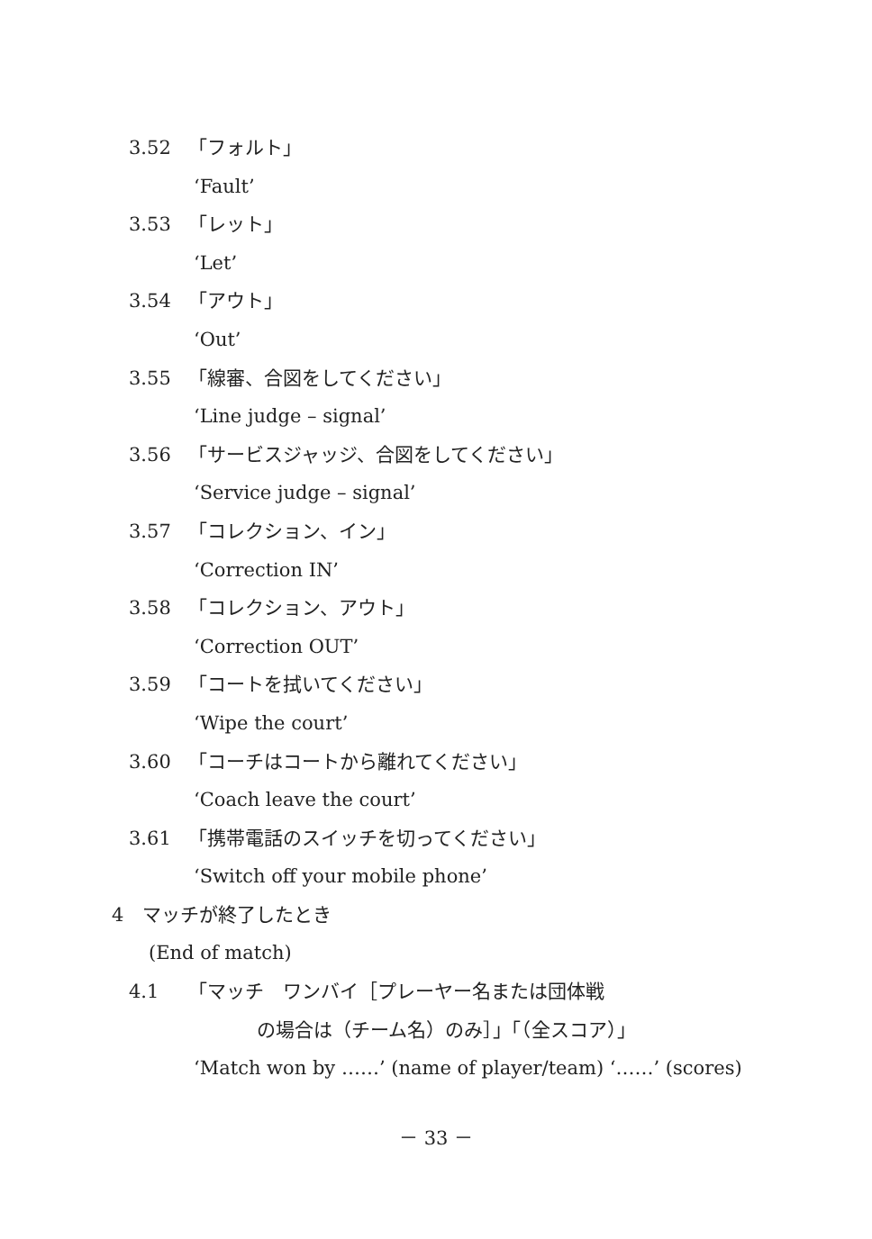3.52 「フォルト」
‘Fault’
3.53 「レット」
‘Let’
3.54 「アウト」
‘Out’
3.55 「線審、合図をしてください」
‘Line judge – signal’
3.56 「サービスジャッジ、合図をしてください」
‘Service judge – signal’
3.57 「コレクション、イン」
‘Correction IN’
3.58 「コレクション、アウト」
‘Correction OUT’
3.59 「コートを拭いてください」
‘Wipe the court’
3.60 「コーチはコートから離れてください」
‘Coach leave the court’
3.61 「携帯電話のスイッチを切ってください」
‘Switch off your mobile phone’
4　マッチが終了したとき
(End of match)
4.1 「マッチ　ワンバイ［プレーヤー名または団体戦
の場合は（チーム名）のみ］」「（全スコア）」
‘Match won by ……’ (name of player/team) ‘……’ (scores)
－ 33 －